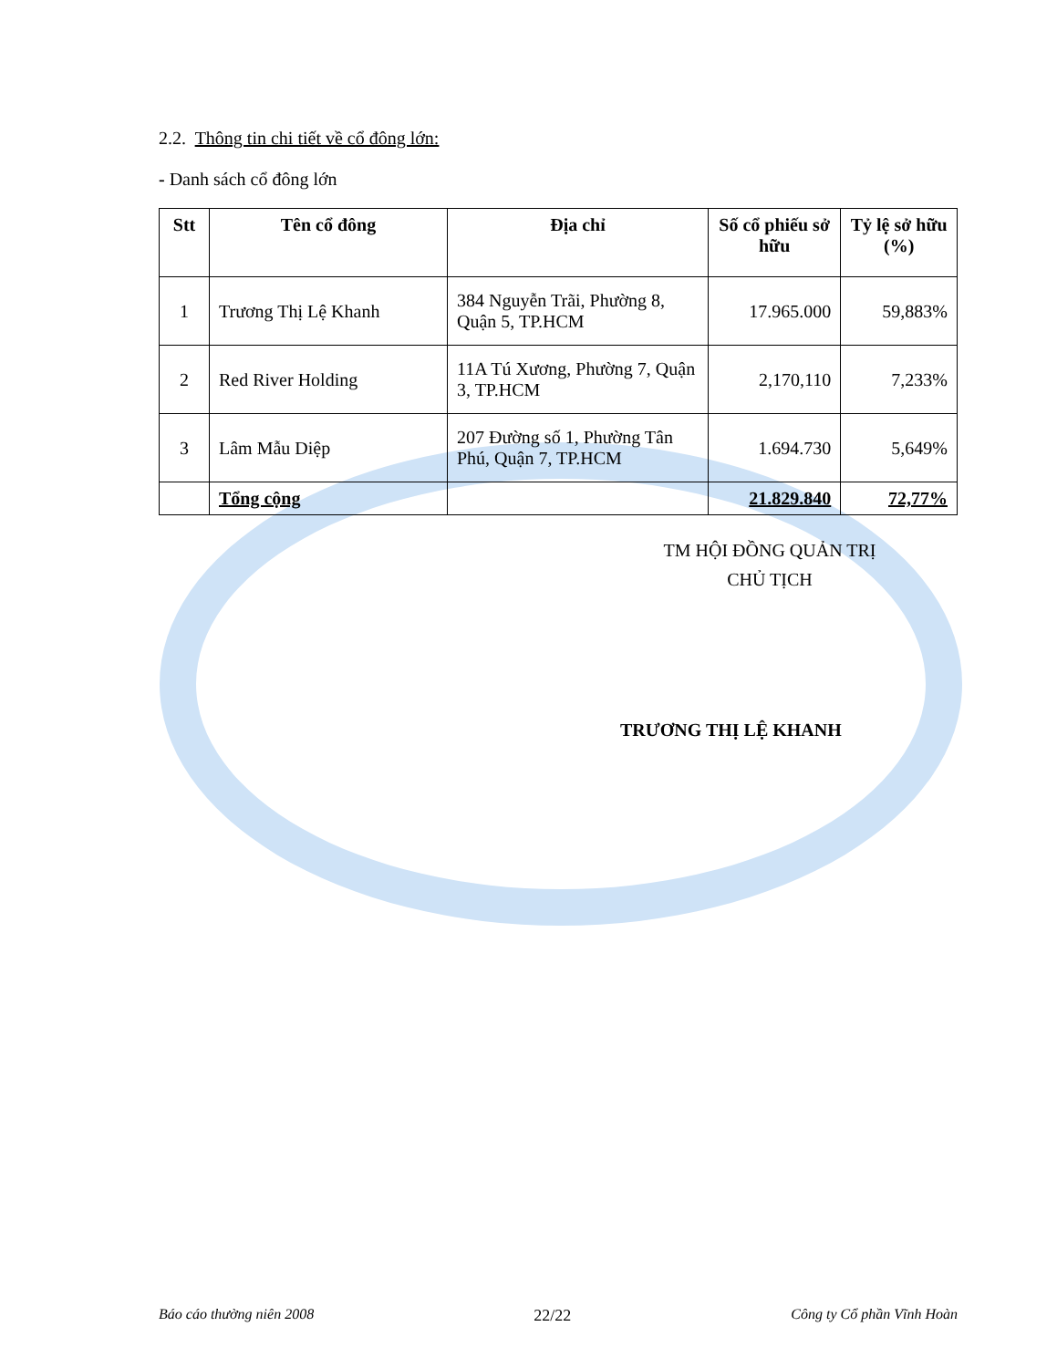2.2. Thông tin chi tiết về cổ đông lớn:
- Danh sách cổ đông lớn
| Stt | Tên cổ đông | Địa chỉ | Số cổ phiếu sở hữu | Tỷ lệ sở hữu (%) |
| --- | --- | --- | --- | --- |
| 1 | Trương Thị Lệ Khanh | 384 Nguyễn Trãi, Phường 8, Quận 5, TP.HCM | 17.965.000 | 59,883% |
| 2 | Red River Holding | 11A Tú Xương, Phường 7, Quận 3, TP.HCM | 2,170,110 | 7,233% |
| 3 | Lâm Mẫu Diệp | 207 Đường số 1, Phường Tân Phú, Quận 7, TP.HCM | 1.694.730 | 5,649% |
| | Tổng cộng | | 21.829.840 | 72,77% |
TM HỘI ĐỒNG QUẢN TRỊ
CHỦ TỊCH
TRƯƠNG THỊ LỆ KHANH
Báo cáo thường niên 2008 22/22 Công ty Cổ phần Vĩnh Hoàn